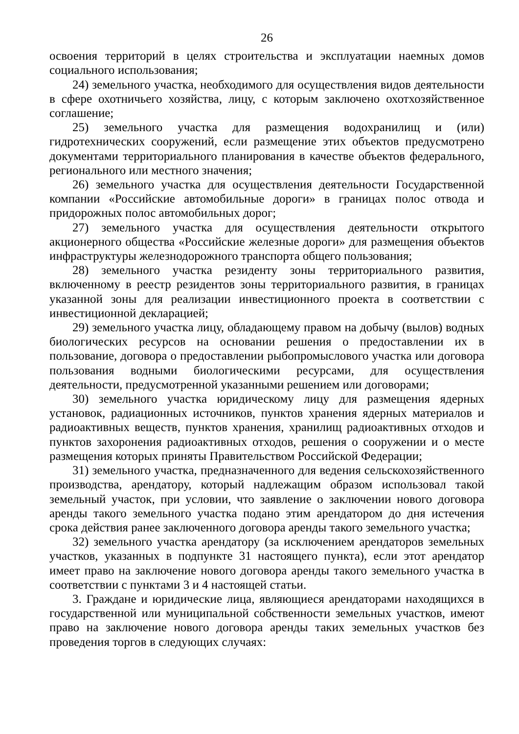26
освоения территорий в целях строительства и эксплуатации наемных домов социального использования;
24) земельного участка, необходимого для осуществления видов деятельности в сфере охотничьего хозяйства, лицу, с которым заключено охотхозяйственное соглашение;
25) земельного участка для размещения водохранилищ и (или) гидротехнических сооружений, если размещение этих объектов предусмотрено документами территориального планирования в качестве объектов федерального, регионального или местного значения;
26) земельного участка для осуществления деятельности Государственной компании «Российские автомобильные дороги» в границах полос отвода и придорожных полос автомобильных дорог;
27) земельного участка для осуществления деятельности открытого акционерного общества «Российские железные дороги» для размещения объектов инфраструктуры железнодорожного транспорта общего пользования;
28) земельного участка резиденту зоны территориального развития, включенному в реестр резидентов зоны территориального развития, в границах указанной зоны для реализации инвестиционного проекта в соответствии с инвестиционной декларацией;
29) земельного участка лицу, обладающему правом на добычу (вылов) водных биологических ресурсов на основании решения о предоставлении их в пользование, договора о предоставлении рыбопромыслового участка или договора пользования водными биологическими ресурсами, для осуществления деятельности, предусмотренной указанными решением или договорами;
30) земельного участка юридическому лицу для размещения ядерных установок, радиационных источников, пунктов хранения ядерных материалов и радиоактивных веществ, пунктов хранения, хранилищ радиоактивных отходов и пунктов захоронения радиоактивных отходов, решения о сооружении и о месте размещения которых приняты Правительством Российской Федерации;
31) земельного участка, предназначенного для ведения сельскохозяйственного производства, арендатору, который надлежащим образом использовал такой земельный участок, при условии, что заявление о заключении нового договора аренды такого земельного участка подано этим арендатором до дня истечения срока действия ранее заключенного договора аренды такого земельного участка;
32) земельного участка арендатору (за исключением арендаторов земельных участков, указанных в подпункте 31 настоящего пункта), если этот арендатор имеет право на заключение нового договора аренды такого земельного участка в соответствии с пунктами 3 и 4 настоящей статьи.
3. Граждане и юридические лица, являющиеся арендаторами находящихся в государственной или муниципальной собственности земельных участков, имеют право на заключение нового договора аренды таких земельных участков без проведения торгов в следующих случаях: